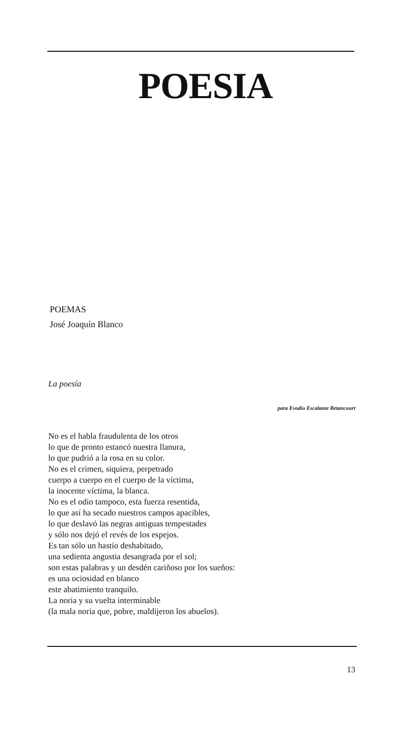POESIA
POEMAS
José Joaquín Blanco
La poesía
para Evodio Escalante Betancourt
No es el habla fraudulenta de los otros
lo que de pronto estancó nuestra llanura,
lo que pudrió a la rosa en su color.
No es el crimen, siquiera, perpetrado
cuerpo a cuerpo en el cuerpo de la víctima,
la inocente víctima, la blanca.
No es el odio tampoco, esta fuerza resentida,
lo que así ha secado nuestros campos apacibles,
lo que deslavó las negras antiguas tempestades
y sólo nos dejó el revés de los espejos.
Es tan sólo un hastío deshabitado,
una sedienta angustia desangrada por el sol;
son estas palabras y un desdén cariñoso por los sueños:
es una ociosidad en blanco
este abatimiento tranquilo.
La noria y su vuelta interminable
(la mala noria que, pobre, maldijeron los abuelos).
13